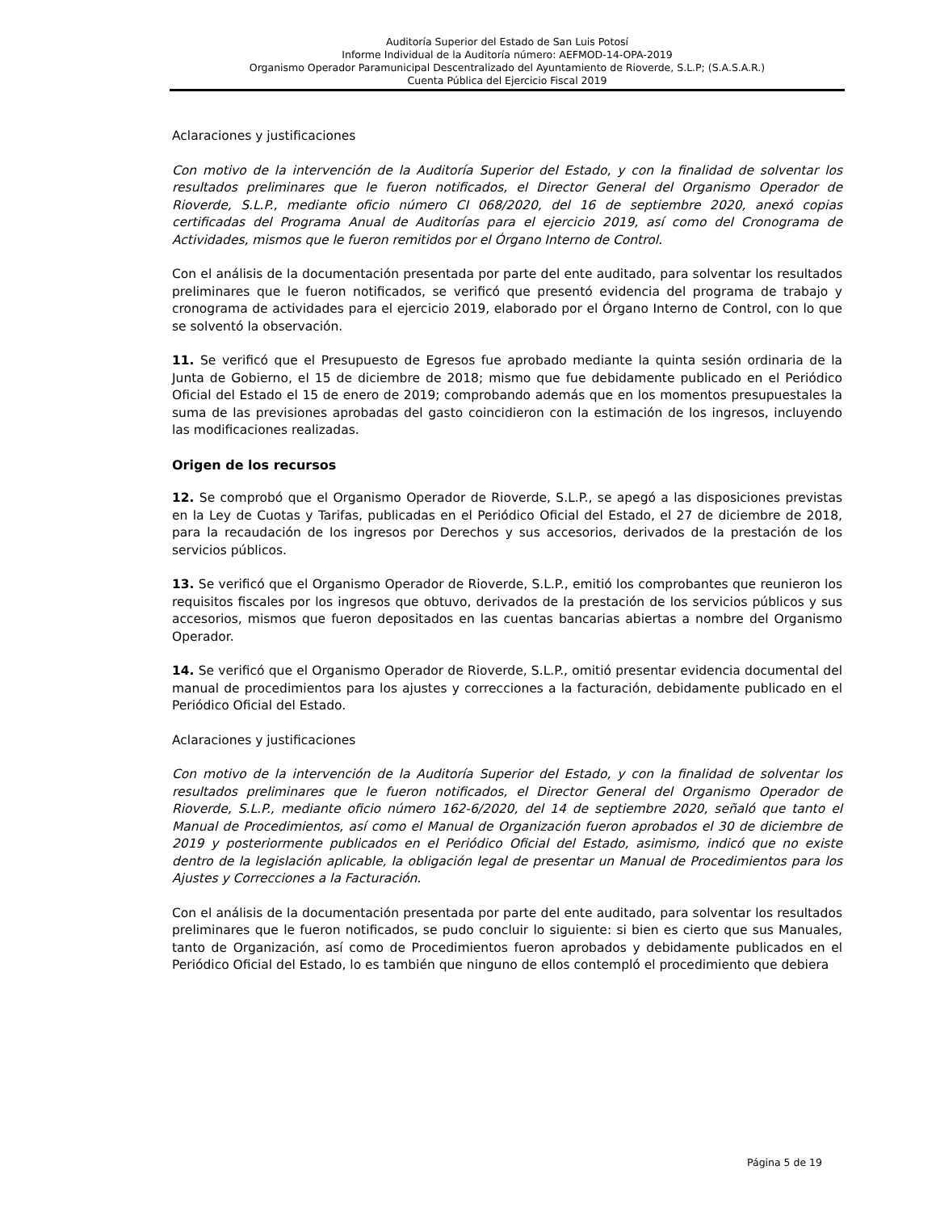Auditoría Superior del Estado de San Luis Potosí
Informe Individual de la Auditoría número: AEFMOD-14-OPA-2019
Organismo Operador Paramunicipal Descentralizado del Ayuntamiento de Rioverde, S.L.P; (S.A.S.A.R.)
Cuenta Pública del Ejercicio Fiscal 2019
Aclaraciones y justificaciones
Con motivo de la intervención de la Auditoría Superior del Estado, y con la finalidad de solventar los resultados preliminares que le fueron notificados, el Director General del Organismo Operador de Rioverde, S.L.P., mediante oficio número CI 068/2020, del 16 de septiembre 2020, anexó copias certificadas del Programa Anual de Auditorías para el ejercicio 2019, así como del Cronograma de Actividades, mismos que le fueron remitidos por el Órgano Interno de Control.
Con el análisis de la documentación presentada por parte del ente auditado, para solventar los resultados preliminares que le fueron notificados, se verificó que presentó evidencia del programa de trabajo y cronograma de actividades para el ejercicio 2019, elaborado por el Órgano Interno de Control, con lo que se solventó la observación.
11. Se verificó que el Presupuesto de Egresos fue aprobado mediante la quinta sesión ordinaria de la Junta de Gobierno, el 15 de diciembre de 2018; mismo que fue debidamente publicado en el Periódico Oficial del Estado el 15 de enero de 2019; comprobando además que en los momentos presupuestales la suma de las previsiones aprobadas del gasto coincidieron con la estimación de los ingresos, incluyendo las modificaciones realizadas.
Origen de los recursos
12. Se comprobó que el Organismo Operador de Rioverde, S.L.P., se apegó a las disposiciones previstas en la Ley de Cuotas y Tarifas, publicadas en el Periódico Oficial del Estado, el 27 de diciembre de 2018, para la recaudación de los ingresos por Derechos y sus accesorios, derivados de la prestación de los servicios públicos.
13. Se verificó que el Organismo Operador de Rioverde, S.L.P., emitió los comprobantes que reunieron los requisitos fiscales por los ingresos que obtuvo, derivados de la prestación de los servicios públicos y sus accesorios, mismos que fueron depositados en las cuentas bancarias abiertas a nombre del Organismo Operador.
14. Se verificó que el Organismo Operador de Rioverde, S.L.P., omitió presentar evidencia documental del manual de procedimientos para los ajustes y correcciones a la facturación, debidamente publicado en el Periódico Oficial del Estado.
Aclaraciones y justificaciones
Con motivo de la intervención de la Auditoría Superior del Estado, y con la finalidad de solventar los resultados preliminares que le fueron notificados, el Director General del Organismo Operador de Rioverde, S.L.P., mediante oficio número 162-6/2020, del 14 de septiembre 2020, señaló que tanto el Manual de Procedimientos, así como el Manual de Organización fueron aprobados el 30 de diciembre de 2019 y posteriormente publicados en el Periódico Oficial del Estado, asimismo, indicó que no existe dentro de la legislación aplicable, la obligación legal de presentar un Manual de Procedimientos para los Ajustes y Correcciones a la Facturación.
Con el análisis de la documentación presentada por parte del ente auditado, para solventar los resultados preliminares que le fueron notificados, se pudo concluir lo siguiente: si bien es cierto que sus Manuales, tanto de Organización, así como de Procedimientos fueron aprobados y debidamente publicados en el Periódico Oficial del Estado, lo es también que ninguno de ellos contempló el procedimiento que debiera
Página 5 de 19